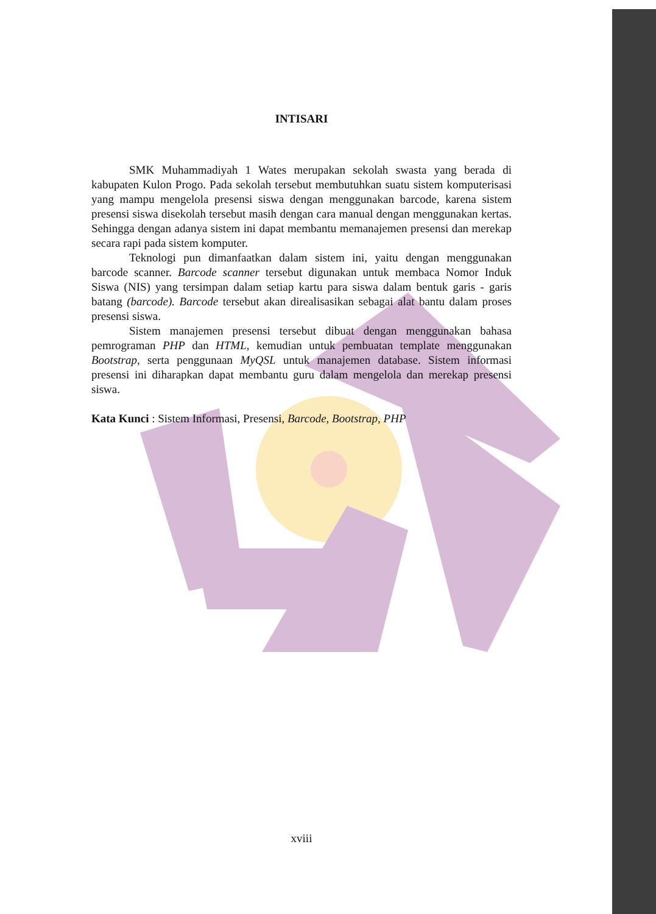INTISARI
SMK Muhammadiyah 1 Wates merupakan sekolah swasta yang berada di kabupaten Kulon Progo. Pada sekolah tersebut membutuhkan suatu sistem komputerisasi yang mampu mengelola presensi siswa dengan menggunakan barcode, karena sistem presensi siswa disekolah tersebut masih dengan cara manual dengan menggunakan kertas. Sehingga dengan adanya sistem ini dapat membantu memanajemen presensi dan merekap secara rapi pada sistem komputer.
Teknologi pun dimanfaatkan dalam sistem ini, yaitu dengan menggunakan barcode scanner. Barcode scanner tersebut digunakan untuk membaca Nomor Induk Siswa (NIS) yang tersimpan dalam setiap kartu para siswa dalam bentuk garis - garis batang (barcode). Barcode tersebut akan direalisasikan sebagai alat bantu dalam proses presensi siswa.
Sistem manajemen presensi tersebut dibuat dengan menggunakan bahasa pemrograman PHP dan HTML, kemudian untuk pembuatan template menggunakan Bootstrap, serta penggunaan MyQSL untuk manajemen database. Sistem informasi presensi ini diharapkan dapat membantu guru dalam mengelola dan merekap presensi siswa.
Kata Kunci : Sistem Informasi, Presensi, Barcode, Bootstrap, PHP
xviii